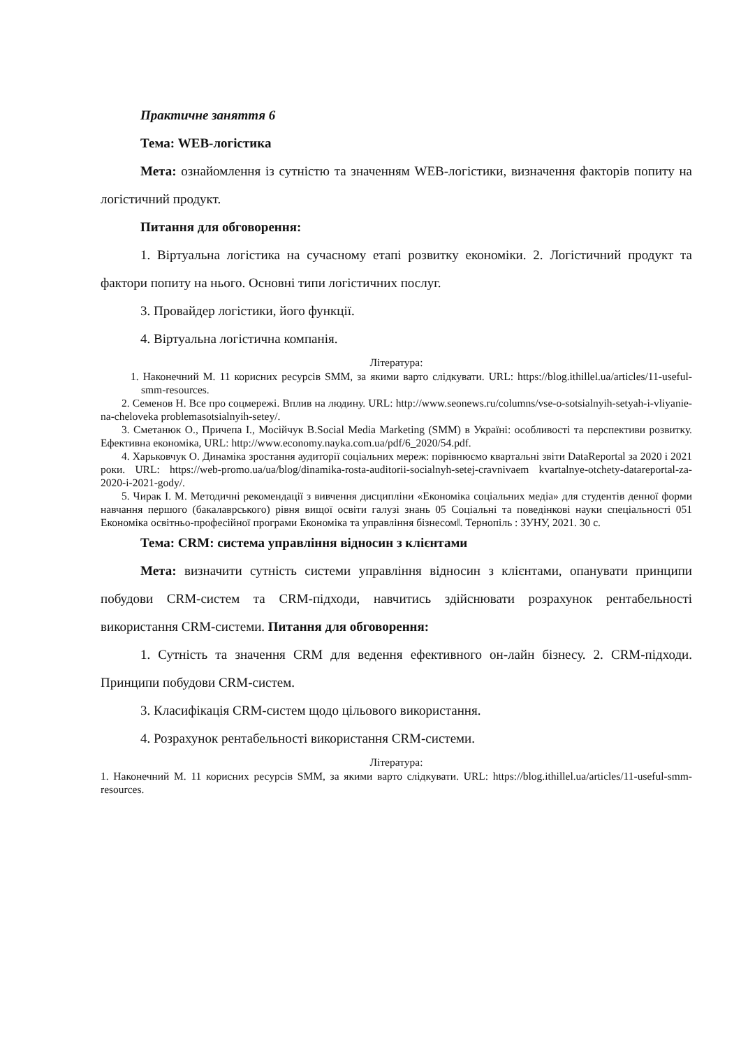Практичне заняття 6
Тема: WEB-логістика
Мета: ознайомлення із сутністю та значенням WEB-логістики, визначення факторів попиту на логістичний продукт.
Питання для обговорення:
1. Віртуальна логістика на сучасному етапі розвитку економіки. 2. Логістичний продукт та фактори попиту на нього. Основні типи логістичних послуг.
3. Провайдер логістики, його функції.
4. Віртуальна логістична компанія.
Література:
1. Наконечний М. 11 корисних ресурсів SMM, за якими варто слідкувати. URL: https://blog.ithillel.ua/articles/11-useful-smm-resources.
2. Семенов Н. Все про соцмережі. Вплив на людину. URL: http://www.seonews.ru/columns/vse-o-sotsialnyih-setyah-i-vliyanie-na-cheloveka problemasotsialnyih-setey/.
3. Сметанюк О., Причепа І., Мосійчук В.Social Media Marketing (SMM) в Україні: особливості та перспективи розвитку. Ефективна економіка, URL: http://www.economy.nayka.com.ua/pdf/6_2020/54.pdf.
4. Харьковчук О. Динаміка зростання аудиторії соціальних мереж: порівнюємо квартальні звіти DataReportal за 2020 і 2021 роки. URL: https://web-promo.ua/ua/blog/dinamika-rosta-auditorii-socialnyh-setej-cravnivaem kvartalnye-otchety-datareportal-za-2020-i-2021-gody/.
5. Чирак І. М. Методичні рекомендації з вивчення дисципліни «Економіка соціальних медіа» для студентів денної форми навчання першого (бакалаврського) рівня вищої освіти галузі знань 05 Соціальні та поведінкові науки спеціальності 051 Економіка освітньо-професійної програми Економіка та управління бізнесом‖. Тернопіль : ЗУНУ, 2021. 30 с.
Тема: CRM: система управління відносин з клієнтами
Мета: визначити сутність системи управління відносин з клієнтами, опанувати принципи побудови CRM-систем та CRM-підходи, навчитись здійснювати розрахунок рентабельності використання CRM-системи. Питання для обговорення:
1. Сутність та значення CRM для ведення ефективного он-лайн бізнесу. 2. CRM-підходи. Принципи побудови CRM-систем.
3. Класифікація CRM-систем щодо цільового використання.
4. Розрахунок рентабельності використання CRM-системи.
Література:
1. Наконечний М. 11 корисних ресурсів SMM, за якими варто слідкувати. URL: https://blog.ithillel.ua/articles/11-useful-smm-resources.